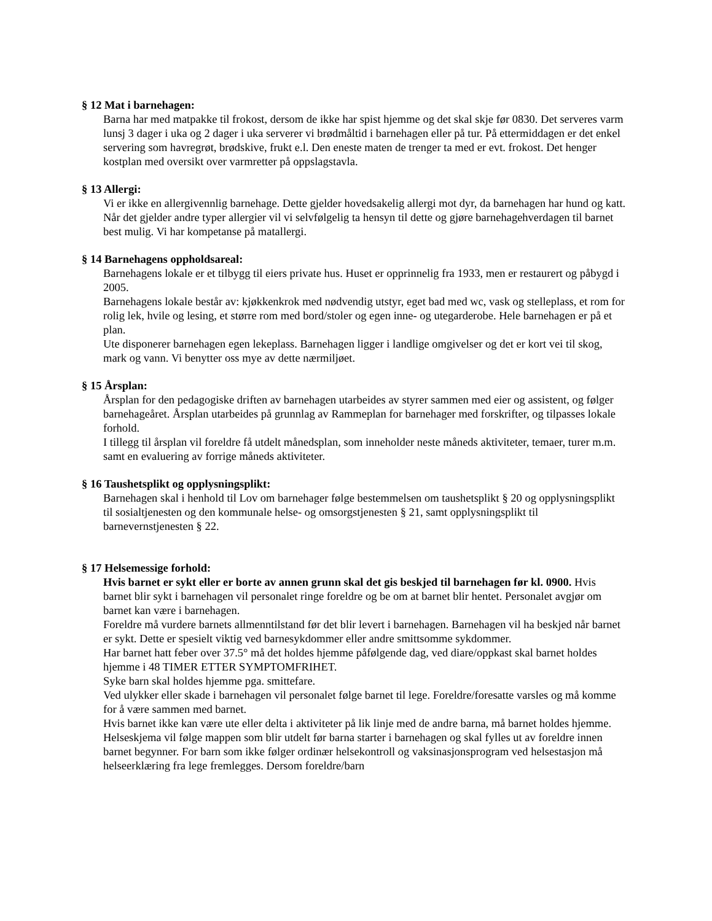§ 12 Mat i barnehagen:
Barna har med matpakke til frokost, dersom de ikke har spist hjemme og det skal skje før 0830. Det serveres varm lunsj 3 dager i uka og 2 dager i uka serverer vi brødmåltid i barnehagen eller på tur. På ettermiddagen er det enkel servering som havregrøt, brødskive, frukt e.l. Den eneste maten de trenger ta med er evt. frokost. Det henger kostplan med oversikt over varmretter på oppslagstavla.
§ 13 Allergi:
Vi er ikke en allergivennlig barnehage. Dette gjelder hovedsakelig allergi mot dyr, da barnehagen har hund og katt. Når det gjelder andre typer allergier vil vi selvfølgelig ta hensyn til dette og gjøre barnehagehverdagen til barnet best mulig. Vi har kompetanse på matallergi.
§ 14 Barnehagens oppholdsareal:
Barnehagens lokale er et tilbygg til eiers private hus. Huset er opprinnelig fra 1933, men er restaurert og påbygd i 2005.
Barnehagens lokale består av: kjøkkenkrok med nødvendig utstyr, eget bad med wc, vask og stelleplass, et rom for rolig lek, hvile og lesing, et større rom med bord/stoler og egen inne- og utegarderobe. Hele barnehagen er på et plan.
Ute disponerer barnehagen egen lekeplass. Barnehagen ligger i landlige omgivelser og det er kort vei til skog, mark og vann. Vi benytter oss mye av dette nærmiljøet.
§ 15 Årsplan:
Årsplan for den pedagogiske driften av barnehagen utarbeides av styrer sammen med eier og assistent, og følger barnehageåret. Årsplan utarbeides på grunnlag av Rammeplan for barnehager med forskrifter, og tilpasses lokale forhold.
I tillegg til årsplan vil foreldre få utdelt månedsplan, som inneholder neste måneds aktiviteter, temaer, turer m.m. samt en evaluering av forrige måneds aktiviteter.
§ 16 Taushetsplikt og opplysningsplikt:
Barnehagen skal i henhold til Lov om barnehager følge bestemmelsen om taushetsplikt § 20 og opplysningsplikt til sosialtjenesten og den kommunale helse- og omsorgstjenesten § 21, samt opplysningsplikt til barnevernstjenesten § 22.
§ 17 Helsemessige forhold:
Hvis barnet er sykt eller er borte av annen grunn skal det gis beskjed til barnehagen før kl. 0900. Hvis barnet blir sykt i barnehagen vil personalet ringe foreldre og be om at barnet blir hentet. Personalet avgjør om barnet kan være i barnehagen.
Foreldre må vurdere barnets allmenntilstand før det blir levert i barnehagen. Barnehagen vil ha beskjed når barnet er sykt. Dette er spesielt viktig ved barnesykdommer eller andre smittsomme sykdommer.
Har barnet hatt feber over 37.5° må det holdes hjemme påfølgende dag, ved diare/oppkast skal barnet holdes hjemme i 48 TIMER ETTER SYMPTOMFRIHET.
Syke barn skal holdes hjemme pga. smittefare.
Ved ulykker eller skade i barnehagen vil personalet følge barnet til lege. Foreldre/foresatte varsles og må komme for å være sammen med barnet.
Hvis barnet ikke kan være ute eller delta i aktiviteter på lik linje med de andre barna, må barnet holdes hjemme.
Helseskjema vil følge mappen som blir utdelt før barna starter i barnehagen og skal fylles ut av foreldre innen barnet begynner. For barn som ikke følger ordinær helsekontroll og vaksinasjonsprogram ved helsestasjon må helseerklæring fra lege fremlegges. Dersom foreldre/barn